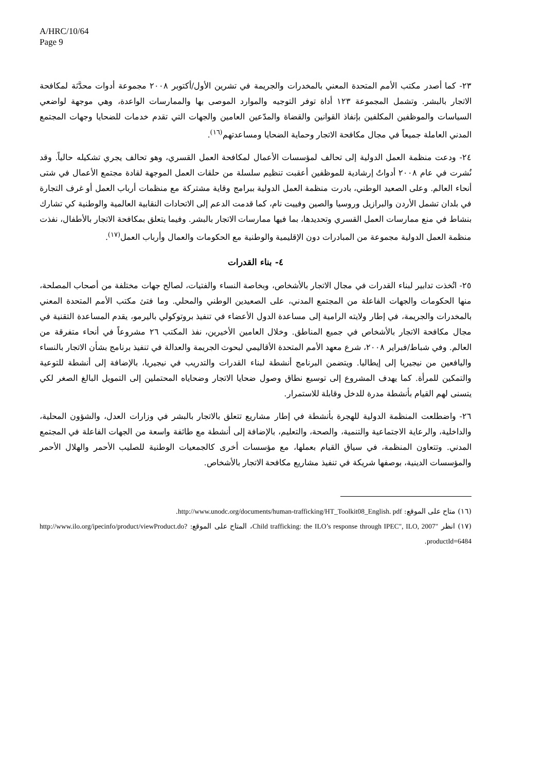A/HRC/10/64
Page 9
٢٣- كما أصدر مكتب الأمم المتحدة المعني بالمخدرات والجريمة في تشرين الأول/أكتوبر ٢٠٠٨ مجموعة أدوات محدَّثة لمكافحة الاتجار بالبشر. وتشمل المجموعة ١٢٣ أداة توفر التوجيه والموارد الموصى بها والممارسات الواعدة، وهي موجهة لواضعي السياسات والموظفين المكلفين بإنفاذ القوانين والقضاة والمدّعين العامين والجهات التي تقدم خدمات للضحايا وجهات المجتمع المدني العاملة جميعاً في مجال مكافحة الاتجار وحماية الضحايا ومساعدتهم<sup>(١٦)</sup>.
٢٤- ودعت منظمة العمل الدولية إلى تحالف لمؤسسات الأعمال لمكافحة العمل القسري، وهو تحالف يجري تشكيله حالياً. وقد نُشرت في عام ٢٠٠٨ أدواتٌ إرشادية للموظفين أعقبت تنظيم سلسلة من حلقات العمل الموجهة لقادة مجتمع الأعمال في شتى أنحاء العالم. وعلى الصعيد الوطني، بادرت منظمة العمل الدولية ببرامج وقاية مشتركة مع منظمات أرباب العمل أو غرف التجارة في بلدان تشمل الأردن والبرازيل وروسيا والصين وفييت نام، كما قدمت الدعم إلى الاتحادات النقابية العالمية والوطنية كي تشارك بنشاط في منع ممارسات العمل القسري وتحديدها، بما فيها ممارسات الاتجار بالبشر. وفيما يتعلق بمكافحة الاتجار بالأطفال، نفذت منظمة العمل الدولية مجموعة من المبادرات دون الإقليمية والوطنية مع الحكومات والعمال وأرباب العمل<sup>(١٧)</sup>.
٤- بناء القدرات
٢٥- اتُخذت تدابير لبناء القدرات في مجال الاتجار بالأشخاص، وبخاصة النساء والفتيات، لصالح جهات مختلفة من أصحاب المصلحة، منها الحكومات والجهات الفاعلة من المجتمع المدني، على الصعيدين الوطني والمحلي. وما فتئ مكتب الأمم المتحدة المعني بالمخدرات والجريمة، في إطار ولايته الرامية إلى مساعدة الدول الأعضاء في تنفيذ بروتوكولي باليرمو، يقدم المساعدة التقنية في مجال مكافحة الاتجار بالأشخاص في جميع المناطق. وخلال العامين الأخيرين، نفذ المكتب ٢٦ مشروعاً في أنحاء متفرقة من العالم. وفي شباط/فبراير ٢٠٠٨، شرع معهد الأمم المتحدة الأقاليمي لبحوث الجريمة والعدالة في تنفيذ برنامج بشأن الاتجار بالنساء واليافعين من نيجيريا إلى إيطاليا. ويتضمن البرنامج أنشطة لبناء القدرات والتدريب في نيجيريا، بالإضافة إلى أنشطة للتوعية والتمكين للمرأة. كما يهدف المشروع إلى توسيع نطاق وصول ضحايا الاتجار وضحاياه المحتملين إلى التمويل البالغ الصغر لكي يتسنى لهم القيام بأنشطة مدرة للدخل وقابلة للاستمرار.
٢٦- واضطلعت المنظمة الدولية للهجرة بأنشطة في إطار مشاريع تتعلق بالاتجار بالبشر في وزارات العدل، والشؤون المحلية، والداخلية، والرعاية الاجتماعية والتنمية، والصحة، والتعليم، بالإضافة إلى أنشطة مع طائفة واسعة من الجهات الفاعلة في المجتمع المدني. وتتعاون المنظمة، في سياق القيام بعملها، مع مؤسسات أخرى كالجمعيات الوطنية للصليب الأحمر والهلال الأحمر والمؤسسات الدينية، بوصفها شريكة في تنفيذ مشاريع مكافحة الاتجار بالأشخاص.
(١٦) متاح على الموقع: http://www.unodc.org/documents/human-trafficking/HT_Toolkit08_English. pdf.
(١٧) انظر "Child trafficking: the ILO’s response through IPEC", ILO, 2007، المتاح على الموقع: http://www.ilo.org/ipecinfo/product/viewProduct.do?productId=6484.